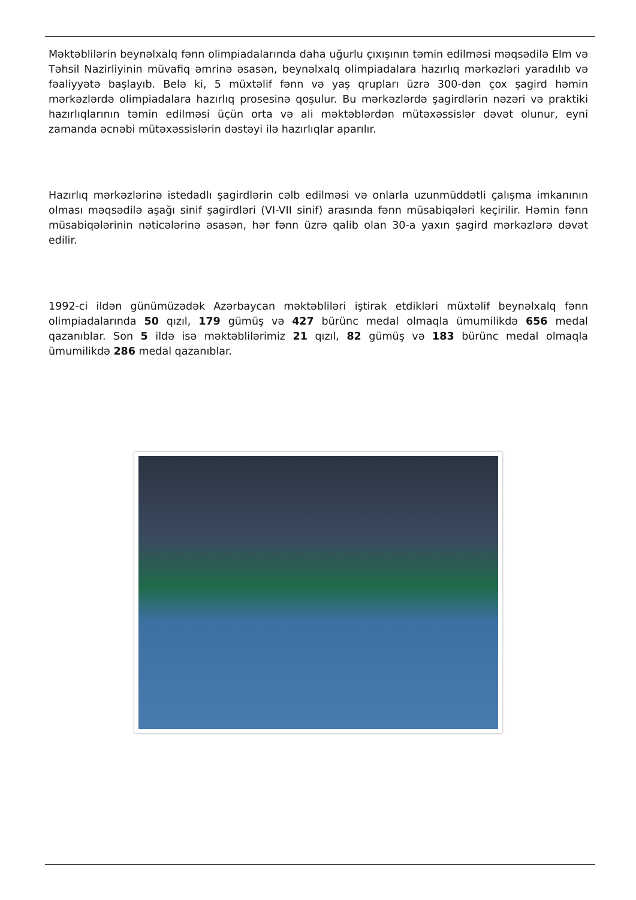Məktəblilərin beynəlxalq fənn olimpiadalarında daha uğurlu çıxışının təmin edilməsi məqsədilə Elm və Təhsil Nazirliyinin müvafiq əmrinə əsasən, beynəlxalq olimpiadalara hazırlıq mərkəzləri yaradılıb və fəaliyyətə başlayıb. Belə ki, 5 müxtəlif fənn və yaş qrupları üzrə 300-dən çox şagird həmin mərkəzlərdə olimpiadalara hazırlıq prosesinə qoşulur. Bu mərkəzlərdə şagirdlərin nəzəri və praktiki hazırlıqlarının təmin edilməsi üçün orta və ali məktəblərdən mütəxəssislər dəvət olunur, eyni zamanda əcnəbi mütəxəssislərin dəstəyi ilə hazırlıqlar aparılır.
Hazırlıq mərkəzlərinə istedadlı şagirdlərin cəlb edilməsi və onlarla uzunmüddətli çalışma imkanının olması məqsədilə aşağı sinif şagirdləri (VI-VII sinif) arasında fənn müsabiqələri keçirilir. Həmin fənn müsabiqələrinin nəticələrinə əsasən, hər fənn üzrə qalib olan 30-a yaxın şagird mərkəzlərə dəvət edilir.
1992-ci ildən günümüzədək Azərbaycan məktəbliləri iştirak etdikləri müxtəlif beynəlxalq fənn olimpiadalarında 50 qızıl, 179 gümüş və 427 bürünc medal olmaqla ümumilikdə 656 medal qazanıblar. Son 5 ildə isə məktəblilərimiz 21 qızıl, 82 gümüş və 183 bürünc medal olmaqla ümumilikdə 286 medal qazanıblar.